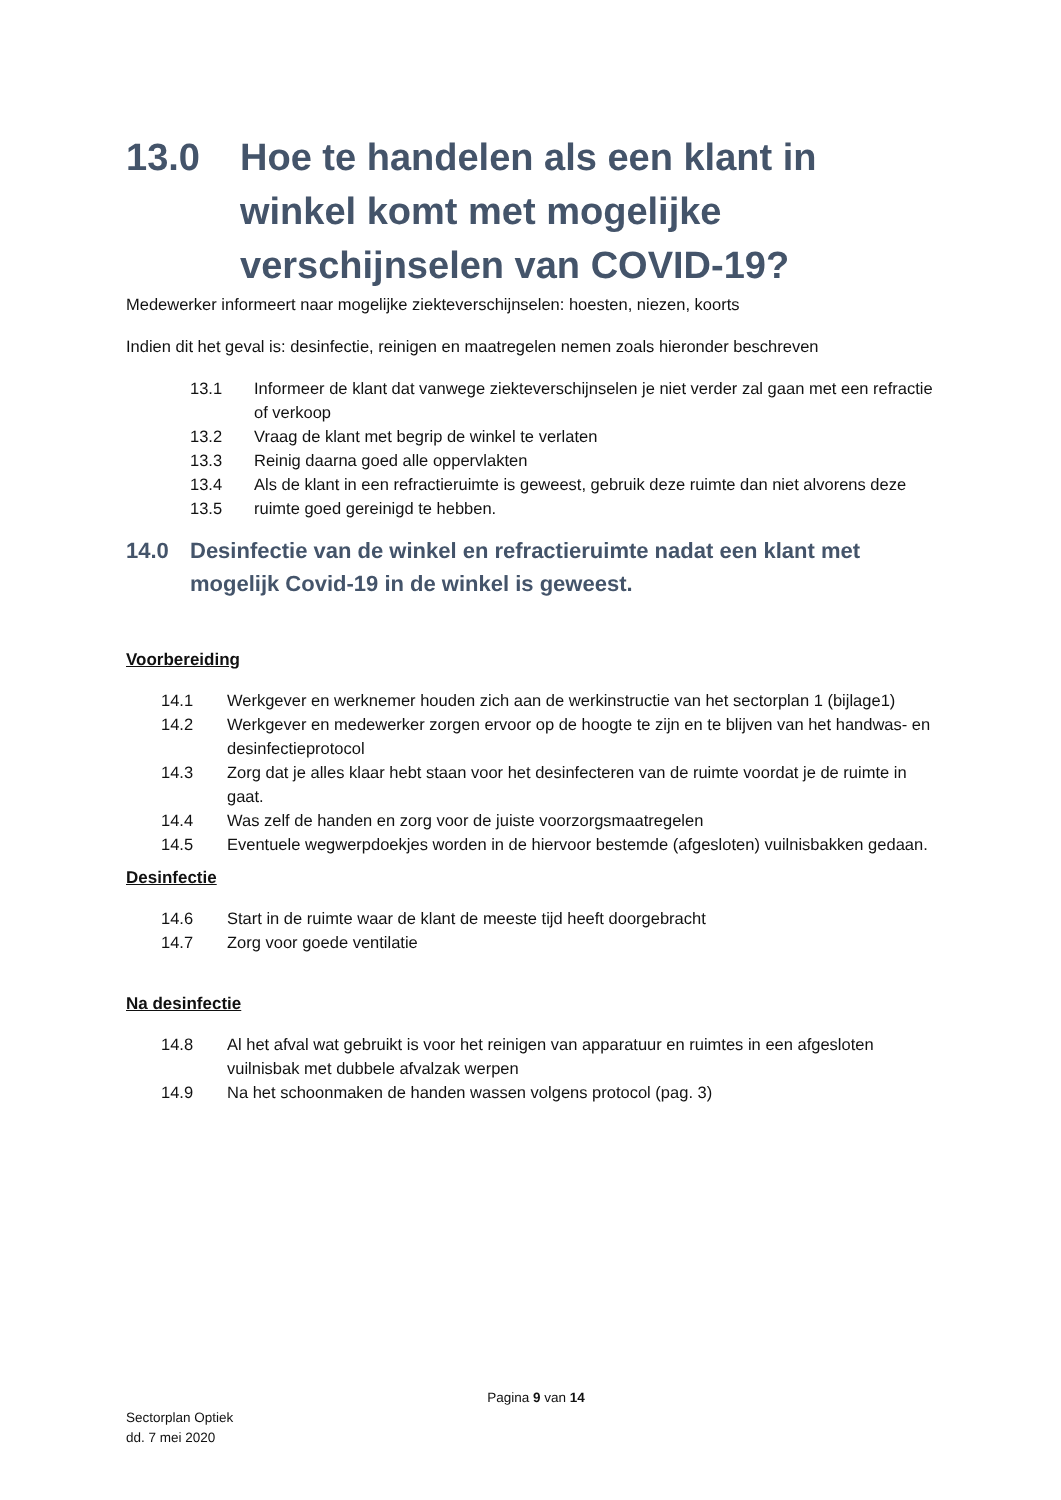13.0 Hoe te handelen als een klant in winkel komt met mogelijke verschijnselen van COVID-19?
Medewerker informeert naar mogelijke ziekteverschijnselen: hoesten, niezen, koorts
Indien dit het geval is: desinfectie, reinigen en maatregelen nemen zoals hieronder beschreven
13.1 Informeer de klant dat vanwege ziekteverschijnselen je niet verder zal gaan met een refractie of verkoop
13.2 Vraag de klant met begrip de winkel te verlaten
13.3 Reinig daarna goed alle oppervlakten
13.4 Als de klant in een refractieruimte is geweest, gebruik deze ruimte dan niet alvorens deze
13.5 ruimte goed gereinigd te hebben.
14.0 Desinfectie van de winkel en refractieruimte nadat een klant met mogelijk Covid-19 in de winkel is geweest.
Voorbereiding
14.1 Werkgever en werknemer houden zich aan de werkinstructie van het sectorplan 1 (bijlage1)
14.2 Werkgever en medewerker zorgen ervoor op de hoogte te zijn en te blijven van het handwas- en desinfectieprotocol
14.3 Zorg dat je alles klaar hebt staan voor het desinfecteren van de ruimte voordat je de ruimte in gaat.
14.4 Was zelf de handen en zorg voor de juiste voorzorgsmaatregelen
14.5 Eventuele wegwerpdoekjes worden in de hiervoor bestemde (afgesloten) vuilnisbakken gedaan.
Desinfectie
14.6 Start in de ruimte waar de klant de meeste tijd heeft doorgebracht
14.7 Zorg voor goede ventilatie
Na desinfectie
14.8 Al het afval wat gebruikt is voor het reinigen van apparatuur en ruimtes in een afgesloten vuilnisbak met dubbele afvalzak werpen
14.9 Na het schoonmaken de handen wassen volgens protocol (pag. 3)
Pagina 9 van 14
Sectorplan Optiek
dd. 7 mei 2020